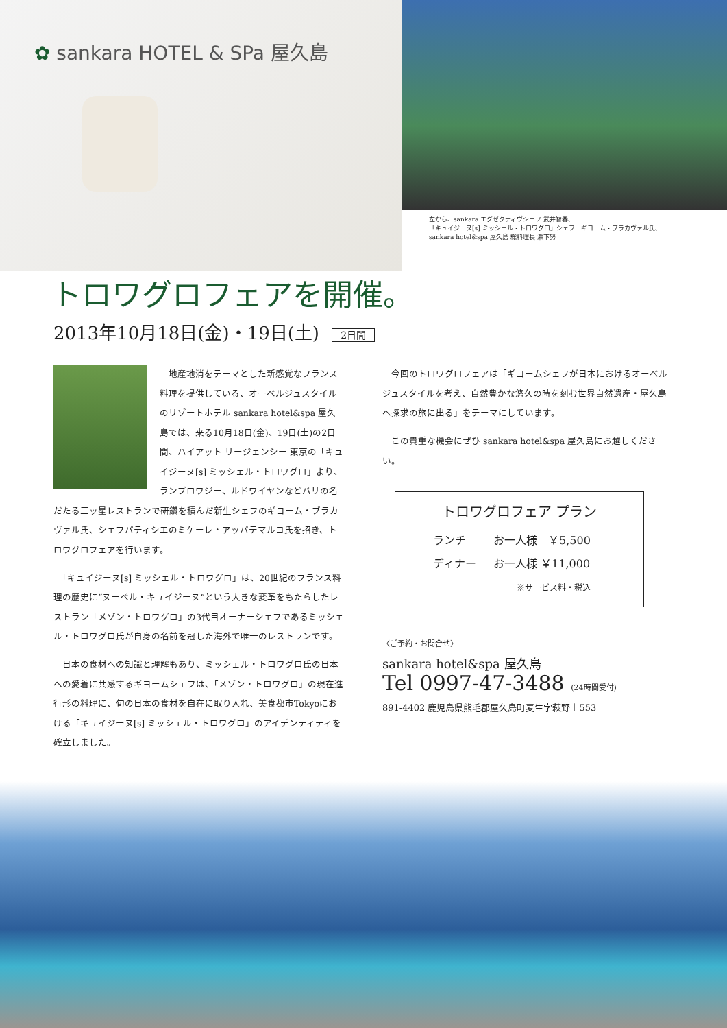✿ sankara HOTEL & SPa 屋久島
左から、sankara エグゼクティヴシェフ 武井智春、
「キュイジーヌ[s] ミッシェル・トロワグロ」シェフ　ギヨーム・ブラカヴァル氏、
sankara hotel&spa 屋久島 総料理長 瀬下努
トロワグロフェアを開催。
2013年10月18日(金)・19日(土) 2日間
　地産地消をテーマとした新感覚なフランス料理を提供している、オーベルジュスタイルのリゾートホテル sankara hotel&spa 屋久島では、来る10月18日(金)、19日(土)の2日間、ハイアット リージェンシー 東京の「キュイジーヌ[s] ミッシェル・トロワグロ」より、ランブロワジー、ルドワイヤンなどパリの名だたる三ッ星レストランで研鑽を積んだ新生シェフのギヨーム・ブラカヴァル氏、シェフパティシエのミケーレ・アッバテマルコ氏を招き、トロワグロフェアを行います。
　「キュイジーヌ[s] ミッシェル・トロワグロ」は、20世紀のフランス料理の歴史に“ヌーベル・キュイジーヌ”という大きな変革をもたらしたレストラン「メゾン・トロワグロ」の3代目オーナーシェフであるミッシェル・トロワグロ氏が自身の名前を冠した海外で唯一のレストランです。
　日本の食材への知識と理解もあり、ミッシェル・トロワグロ氏の日本への愛着に共感するギヨームシェフは、「メゾン・トロワグロ」の現在進行形の料理に、旬の日本の食材を自在に取り入れ、美食都市Tokyoにおける「キュイジーヌ[s] ミッシェル・トロワグロ」のアイデンティティを確立しました。
　今回のトロワグロフェアは「ギヨームシェフが日本におけるオーベルジュスタイルを考え、自然豊かな悠久の時を刻む世界自然遺産・屋久島へ探求の旅に出る」をテーマにしています。
　この貴重な機会にぜひ sankara hotel&spa 屋久島にお越しください。
トロワグロフェア プラン
| ランチ | お一人様 ￥5,500 |
| ディナー | お一人様 ￥11,000 |
| | ※サービス料・税込 |
〈ご予約・お問合せ〉
sankara hotel&spa 屋久島
Tel 0997-47-3488 (24時間受付)
891-4402 鹿児島県熊毛郡屋久島町麦生字萩野上553